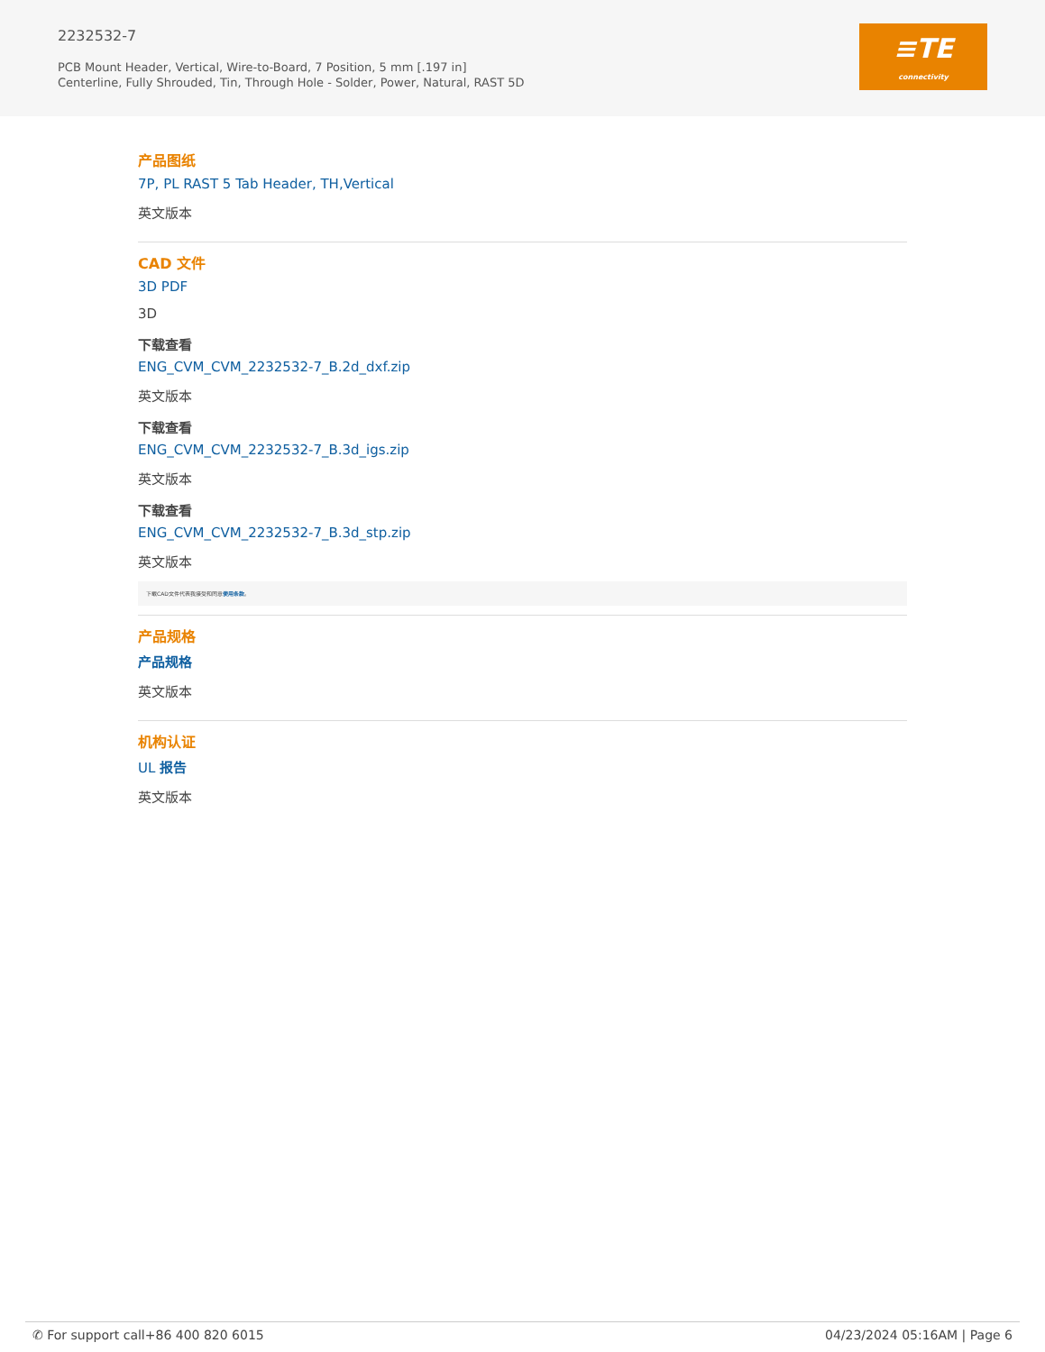2232532-7
PCB Mount Header, Vertical, Wire-to-Board, 7 Position, 5 mm [.197 in] Centerline, Fully Shrouded, Tin, Through Hole - Solder, Power, Natural, RAST 5D
≡TE
connectivity
产品图纸
7P, PL RAST 5 Tab Header, TH,Vertical
英文版本
CAD 文件
3D PDF
3D
下载查看
ENG_CVM_CVM_2232532-7_B.2d_dxf.zip
英文版本
下载查看
ENG_CVM_CVM_2232532-7_B.3d_igs.zip
英文版本
下载查看
ENG_CVM_CVM_2232532-7_B.3d_stp.zip
英文版本
下载CAD文件代表我接受和同意使用条款。
产品规格
产品规格
英文版本
机构认证
UL 报告
英文版本
✆ For support call+86 400 820 6015 04/23/2024 05:16AM | Page 6